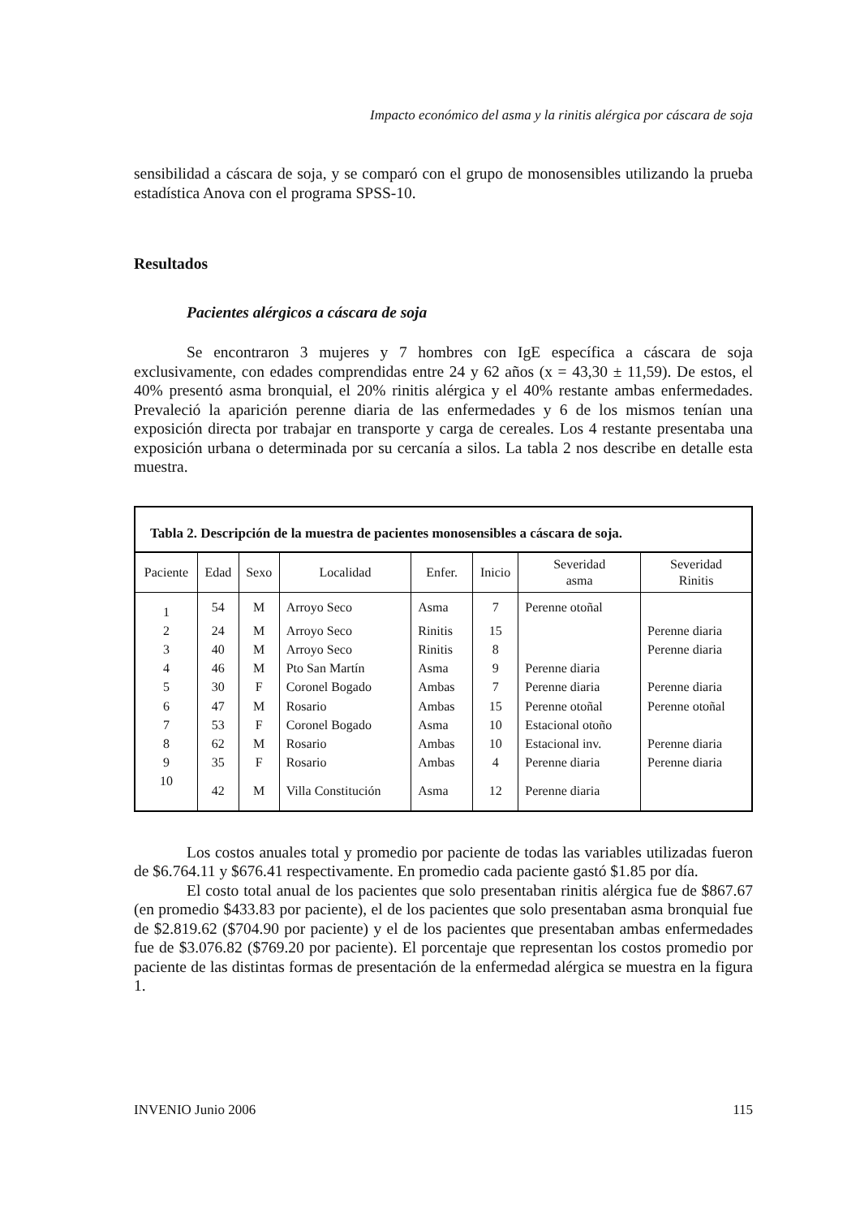Impacto económico del asma y la rinitis alérgica por cáscara de soja
sensibilidad a cáscara de soja, y se comparó con el grupo de monosensibles utilizando la prueba estadística Anova con el programa SPSS-10.
Resultados
Pacientes alérgicos a cáscara de soja
Se encontraron 3 mujeres y 7 hombres con IgE específica a cáscara de soja exclusivamente, con edades comprendidas entre 24 y 62 años (x = 43,30 ± 11,59). De estos, el 40% presentó asma bronquial, el 20% rinitis alérgica y el 40% restante ambas enfermedades. Prevaleció la aparición perenne diaria de las enfermedades y 6 de los mismos tenían una exposición directa por trabajar en transporte y carga de cereales. Los 4 restante presentaba una exposición urbana o determinada por su cercanía a silos. La tabla 2 nos describe en detalle esta muestra.
Tabla 2. Descripción de la muestra de pacientes monosensibles a cáscara de soja.
| Paciente | Edad | Sexo | Localidad | Enfer. | Inicio | Severidad asma | Severidad Rinitis |
| --- | --- | --- | --- | --- | --- | --- | --- |
| 1 | 54 | M | Arroyo Seco | Asma | 7 | Perenne otoñal | |
| 2 | 24 | M | Arroyo Seco | Rinitis | 15 | | Perenne diaria |
| 3 | 40 | M | Arroyo Seco | Rinitis | 8 | | Perenne diaria |
| 4 | 46 | M | Pto San Martín | Asma | 9 | Perenne diaria | |
| 5 | 30 | F | Coronel Bogado | Ambas | 7 | Perenne diaria | Perenne diaria |
| 6 | 47 | M | Rosario | Ambas | 15 | Perenne otoñal | Perenne otoñal |
| 7 | 53 | F | Coronel Bogado | Asma | 10 | Estacional otoño | |
| 8 | 62 | M | Rosario | Ambas | 10 | Estacional inv. | Perenne diaria |
| 9 | 35 | F | Rosario | Ambas | 4 | Perenne diaria | Perenne diaria |
| 10 | 42 | M | Villa Constitución | Asma | 12 | Perenne diaria | |
Los costos anuales total y promedio por paciente de todas las variables utilizadas fueron de $6.764.11 y $676.41 respectivamente. En promedio cada paciente gastó $1.85 por día.
El costo total anual de los pacientes que solo presentaban rinitis alérgica fue de $867.67 (en promedio $433.83 por paciente), el de los pacientes que solo presentaban asma bronquial fue de $2.819.62 ($704.90 por paciente) y el de los pacientes que presentaban ambas enfermedades fue de $3.076.82 ($769.20 por paciente). El porcentaje que representan los costos promedio por paciente de las distintas formas de presentación de la enfermedad alérgica se muestra en la figura 1.
INVENIO Junio 2006 115